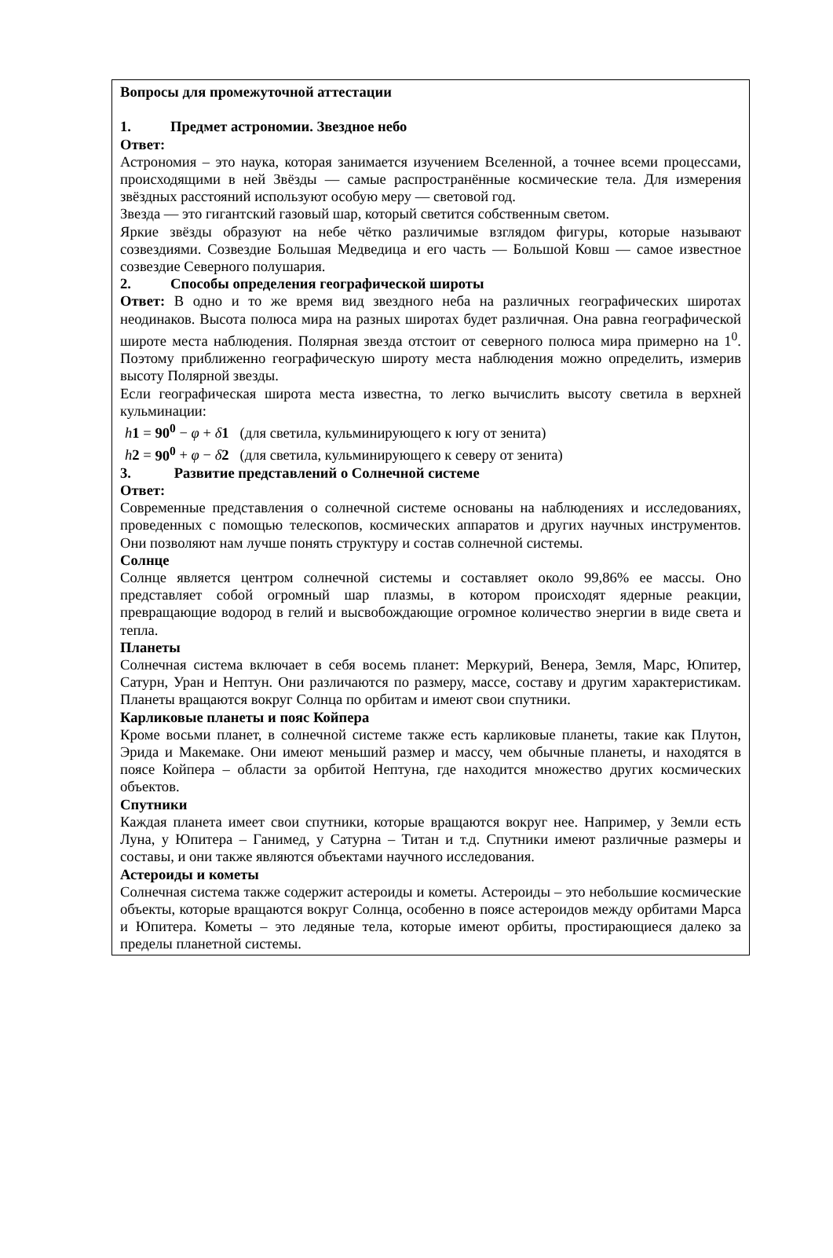Вопросы для промежуточной аттестации
1. Предмет астрономии. Звездное небо
Ответ:
Астрономия – это наука, которая занимается изучением Вселенной, а точнее всеми процессами, происходящими в ней Звёзды — самые распространённые космические тела. Для измерения звёздных расстояний используют особую меру — световой год.
Звезда — это гигантский газовый шар, который светится собственным светом.
Яркие звёзды образуют на небе чётко различимые взглядом фигуры, которые называют созвездиями. Созвездие Большая Медведица и его часть — Большой Ковш — самое известное созвездие Северного полушария.
2. Способы определения географической широты
Ответ: В одно и то же время вид звездного неба на различных географических широтах неодинаков. Высота полюса мира на разных широтах будет различная. Она равна географической широте места наблюдения. Полярная звезда отстоит от северного полюса мира примерно на 1<sup>0</sup>. Поэтому приближенно географическую широту места наблюдения можно определить, измерив высоту Полярной звезды.
Если географическая широта места известна, то легко вычислить высоту светила в верхней кульминации:
h 1 = 90<sup>0</sup> − φ + δ 1 (для светила, кульминирующего к югу от зенита)
h 2 = 90<sup>0</sup> + φ − δ 2 (для светила, кульминирующего к северу от зенита)
3. Развитие представлений о Солнечной системе
Ответ:
Современные представления о солнечной системе основаны на наблюдениях и исследованиях, проведенных с помощью телескопов, космических аппаратов и других научных инструментов. Они позволяют нам лучше понять структуру и состав солнечной системы.
Солнце
Солнце является центром солнечной системы и составляет около 99,86% ее массы. Оно представляет собой огромный шар плазмы, в котором происходят ядерные реакции, превращающие водород в гелий и высвобождающие огромное количество энергии в виде света и тепла.
Планеты
Солнечная система включает в себя восемь планет: Меркурий, Венера, Земля, Марс, Юпитер, Сатурн, Уран и Нептун. Они различаются по размеру, массе, составу и другим характеристикам. Планеты вращаются вокруг Солнца по орбитам и имеют свои спутники.
Карликовые планеты и пояс Койпера
Кроме восьми планет, в солнечной системе также есть карликовые планеты, такие как Плутон, Эрида и Макемаке. Они имеют меньший размер и массу, чем обычные планеты, и находятся в поясе Койпера – области за орбитой Нептуна, где находится множество других космических объектов.
Спутники
Каждая планета имеет свои спутники, которые вращаются вокруг нее. Например, у Земли есть Луна, у Юпитера – Ганимед, у Сатурна – Титан и т.д. Спутники имеют различные размеры и составы, и они также являются объектами научного исследования.
Астероиды и кометы
Солнечная система также содержит астероиды и кометы. Астероиды – это небольшие космические объекты, которые вращаются вокруг Солнца, особенно в поясе астероидов между орбитами Марса и Юпитера. Кометы – это ледяные тела, которые имеют орбиты, простирающиеся далеко за пределы планетной системы.